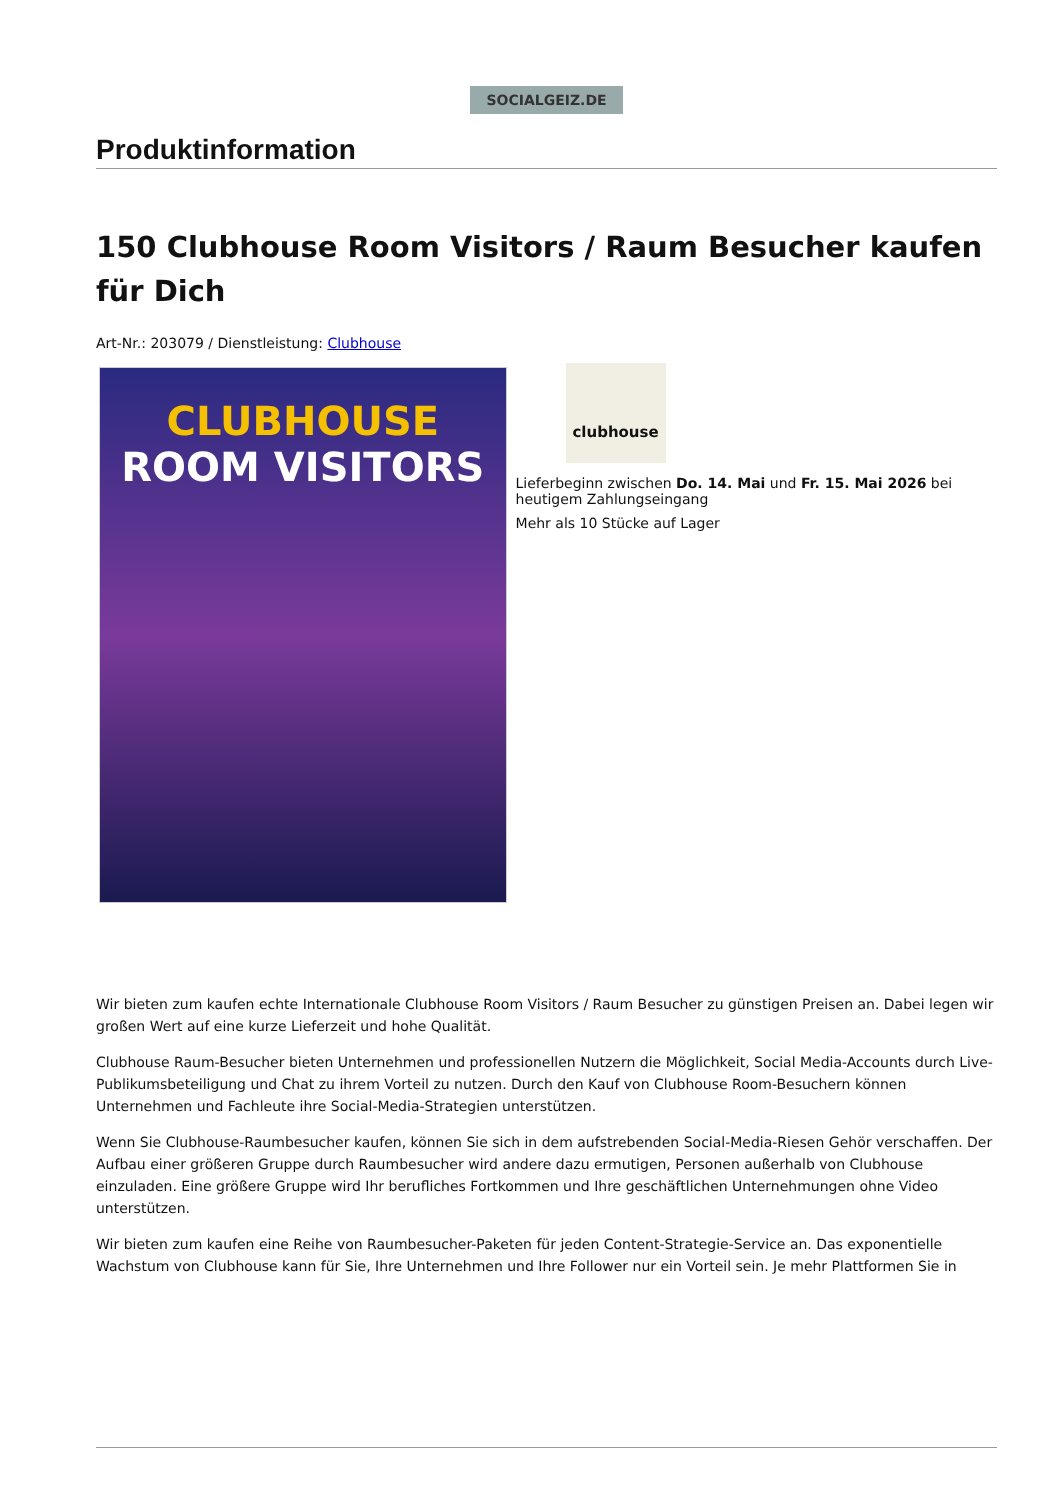SOCIALGEIZ.DE
Produktinformation
150 Clubhouse Room Visitors / Raum Besucher kaufen für Dich
Art-Nr.: 203079 / Dienstleistung: Clubhouse
CLUBHOUSE
ROOM VISITORS
clubhouse
Lieferbeginn zwischen Do. 14. Mai und Fr. 15. Mai 2026 bei heutigem Zahlungseingang
Mehr als 10 Stücke auf Lager
Wir bieten zum kaufen echte Internationale Clubhouse Room Visitors / Raum Besucher zu günstigen Preisen an. Dabei legen wir großen Wert auf eine kurze Lieferzeit und hohe Qualität.
Clubhouse Raum-Besucher bieten Unternehmen und professionellen Nutzern die Möglichkeit, Social Media-Accounts durch Live-Publikumsbeteiligung und Chat zu ihrem Vorteil zu nutzen. Durch den Kauf von Clubhouse Room-Besuchern können Unternehmen und Fachleute ihre Social-Media-Strategien unterstützen.
Wenn Sie Clubhouse-Raumbesucher kaufen, können Sie sich in dem aufstrebenden Social-Media-Riesen Gehör verschaffen. Der Aufbau einer größeren Gruppe durch Raumbesucher wird andere dazu ermutigen, Personen außerhalb von Clubhouse einzuladen. Eine größere Gruppe wird Ihr berufliches Fortkommen und Ihre geschäftlichen Unternehmungen ohne Video unterstützen.
Wir bieten zum kaufen eine Reihe von Raumbesucher-Paketen für jeden Content-Strategie-Service an. Das exponentielle Wachstum von Clubhouse kann für Sie, Ihre Unternehmen und Ihre Follower nur ein Vorteil sein. Je mehr Plattformen Sie in